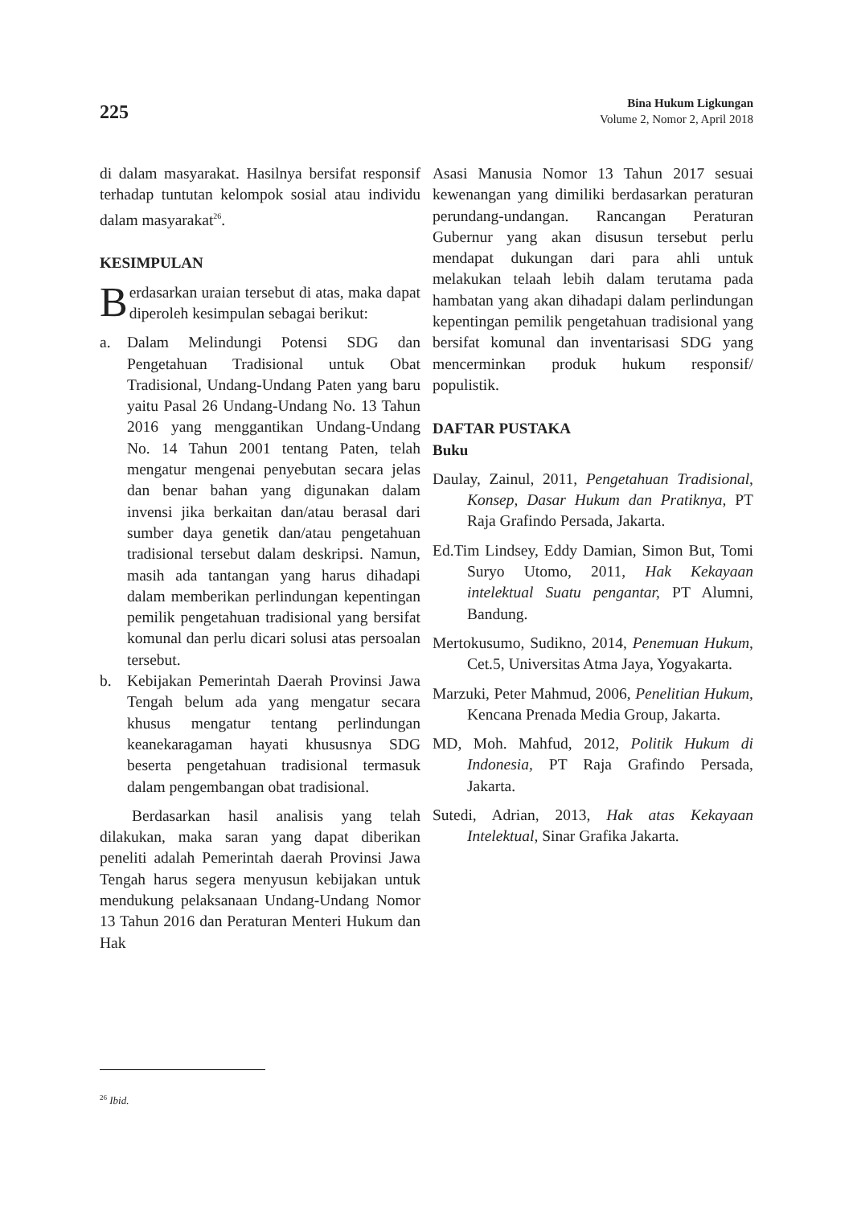225
Bina Hukum Ligkungan
Volume 2, Nomor 2, April 2018
di dalam masyarakat. Hasilnya bersifat responsif terhadap tuntutan kelompok sosial atau individu dalam masyarakat<sup>26</sup>.
KESIMPULAN
Berdasarkan uraian tersebut di atas, maka dapat diperoleh kesimpulan sebagai berikut:
a. Dalam Melindungi Potensi SDG dan Pengetahuan Tradisional untuk Obat Tradisional, Undang-Undang Paten yang baru yaitu Pasal 26 Undang-Undang No. 13 Tahun 2016 yang menggantikan Undang-Undang No. 14 Tahun 2001 tentang Paten, telah mengatur mengenai penyebutan secara jelas dan benar bahan yang digunakan dalam invensi jika berkaitan dan/atau berasal dari sumber daya genetik dan/atau pengetahuan tradisional tersebut dalam deskripsi. Namun, masih ada tantangan yang harus dihadapi dalam memberikan perlindungan kepentingan pemilik pengetahuan tradisional yang bersifat komunal dan perlu dicari solusi atas persoalan tersebut.
b. Kebijakan Pemerintah Daerah Provinsi Jawa Tengah belum ada yang mengatur secara khusus mengatur tentang perlindungan keanekaragaman hayati khususnya SDG beserta pengetahuan tradisional termasuk dalam pengembangan obat tradisional.
Berdasarkan hasil analisis yang telah dilakukan, maka saran yang dapat diberikan peneliti adalah Pemerintah daerah Provinsi Jawa Tengah harus segera menyusun kebijakan untuk mendukung pelaksanaan Undang-Undang Nomor 13 Tahun 2016 dan Peraturan Menteri Hukum dan Hak
Asasi Manusia Nomor 13 Tahun 2017 sesuai kewenangan yang dimiliki berdasarkan peraturan perundang-undangan. Rancangan Peraturan Gubernur yang akan disusun tersebut perlu mendapat dukungan dari para ahli untuk melakukan telaah lebih dalam terutama pada hambatan yang akan dihadapi dalam perlindungan kepentingan pemilik pengetahuan tradisional yang bersifat komunal dan inventarisasi SDG yang mencerminkan produk hukum responsif/ populistik.
DAFTAR PUSTAKA
Buku
Daulay, Zainul, 2011, Pengetahuan Tradisional, Konsep, Dasar Hukum dan Pratiknya, PT Raja Grafindo Persada, Jakarta.
Ed.Tim Lindsey, Eddy Damian, Simon But, Tomi Suryo Utomo, 2011, Hak Kekayaan intelektual Suatu pengantar, PT Alumni, Bandung.
Mertokusumo, Sudikno, 2014, Penemuan Hukum, Cet.5, Universitas Atma Jaya, Yogyakarta.
Marzuki, Peter Mahmud, 2006, Penelitian Hukum, Kencana Prenada Media Group, Jakarta.
MD, Moh. Mahfud, 2012, Politik Hukum di Indonesia, PT Raja Grafindo Persada, Jakarta.
Sutedi, Adrian, 2013, Hak atas Kekayaan Intelektual, Sinar Grafika Jakarta.
<sup>26</sup> Ibid.